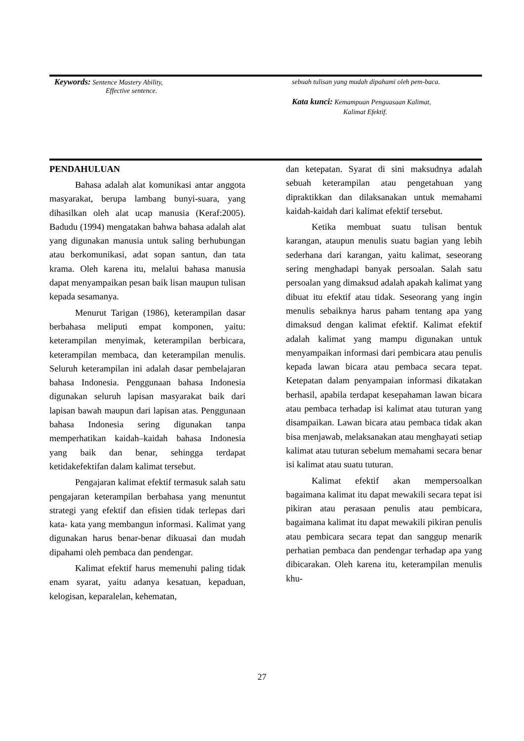Keywords: Sentence Mastery Ability,
Effective sentence.
sebuah tulisan yang mudah dipahami oleh pem-baca.
Kata kunci: Kemampuan Penguasaan Kalimat,
Kalimat Efektif.
PENDAHULUAN
Bahasa adalah alat komunikasi antar anggota masyarakat, berupa lambang bunyi-suara, yang dihasilkan oleh alat ucap manusia (Keraf:2005). Badudu (1994) mengatakan bahwa bahasa adalah alat yang digunakan manusia untuk saling berhubungan atau berkomunikasi, adat sopan santun, dan tata krama. Oleh karena itu, melalui bahasa manusia dapat menyampaikan pesan baik lisan maupun tulisan kepada sesamanya.
Menurut Tarigan (1986), keterampilan dasar berbahasa meliputi empat komponen, yaitu: keterampilan menyimak, keterampilan berbicara, keterampilan membaca, dan keterampilan menulis. Seluruh keterampilan ini adalah dasar pembelajaran bahasa Indonesia. Penggunaan bahasa Indonesia digunakan seluruh lapisan masyarakat baik dari lapisan bawah maupun dari lapisan atas. Penggunaan bahasa Indonesia sering digunakan tanpa memperhatikan kaidah–kaidah bahasa Indonesia yang baik dan benar, sehingga terdapat ketidakefektifan dalam kalimat tersebut.
Pengajaran kalimat efektif termasuk salah satu pengajaran keterampilan berbahasa yang menuntut strategi yang efektif dan efisien tidak terlepas dari kata- kata yang membangun informasi. Kalimat yang digunakan harus benar-benar dikuasai dan mudah dipahami oleh pembaca dan pendengar.
Kalimat efektif harus memenuhi paling tidak enam syarat, yaitu adanya kesatuan, kepaduan, kelogisan, keparalelan, kehematan,
dan ketepatan. Syarat di sini maksudnya adalah sebuah keterampilan atau pengetahuan yang dipraktikkan dan dilaksanakan untuk memahami kaidah-kaidah dari kalimat efektif tersebut.
Ketika membuat suatu tulisan bentuk karangan, ataupun menulis suatu bagian yang lebih sederhana dari karangan, yaitu kalimat, seseorang sering menghadapi banyak persoalan. Salah satu persoalan yang dimaksud adalah apakah kalimat yang dibuat itu efektif atau tidak. Seseorang yang ingin menulis sebaiknya harus paham tentang apa yang dimaksud dengan kalimat efektif. Kalimat efektif adalah kalimat yang mampu digunakan untuk menyampaikan informasi dari pembicara atau penulis kepada lawan bicara atau pembaca secara tepat. Ketepatan dalam penyampaian informasi dikatakan berhasil, apabila terdapat kesepahaman lawan bicara atau pembaca terhadap isi kalimat atau tuturan yang disampaikan. Lawan bicara atau pembaca tidak akan bisa menjawab, melaksanakan atau menghayati setiap kalimat atau tuturan sebelum memahami secara benar isi kalimat atau suatu tuturan.
Kalimat efektif akan mempersoalkan bagaimana kalimat itu dapat mewakili secara tepat isi pikiran atau perasaan penulis atau pembicara, bagaimana kalimat itu dapat mewakili pikiran penulis atau pembicara secara tepat dan sanggup menarik perhatian pembaca dan pendengar terhadap apa yang dibicarakan. Oleh karena itu, keterampilan menulis khu-
27